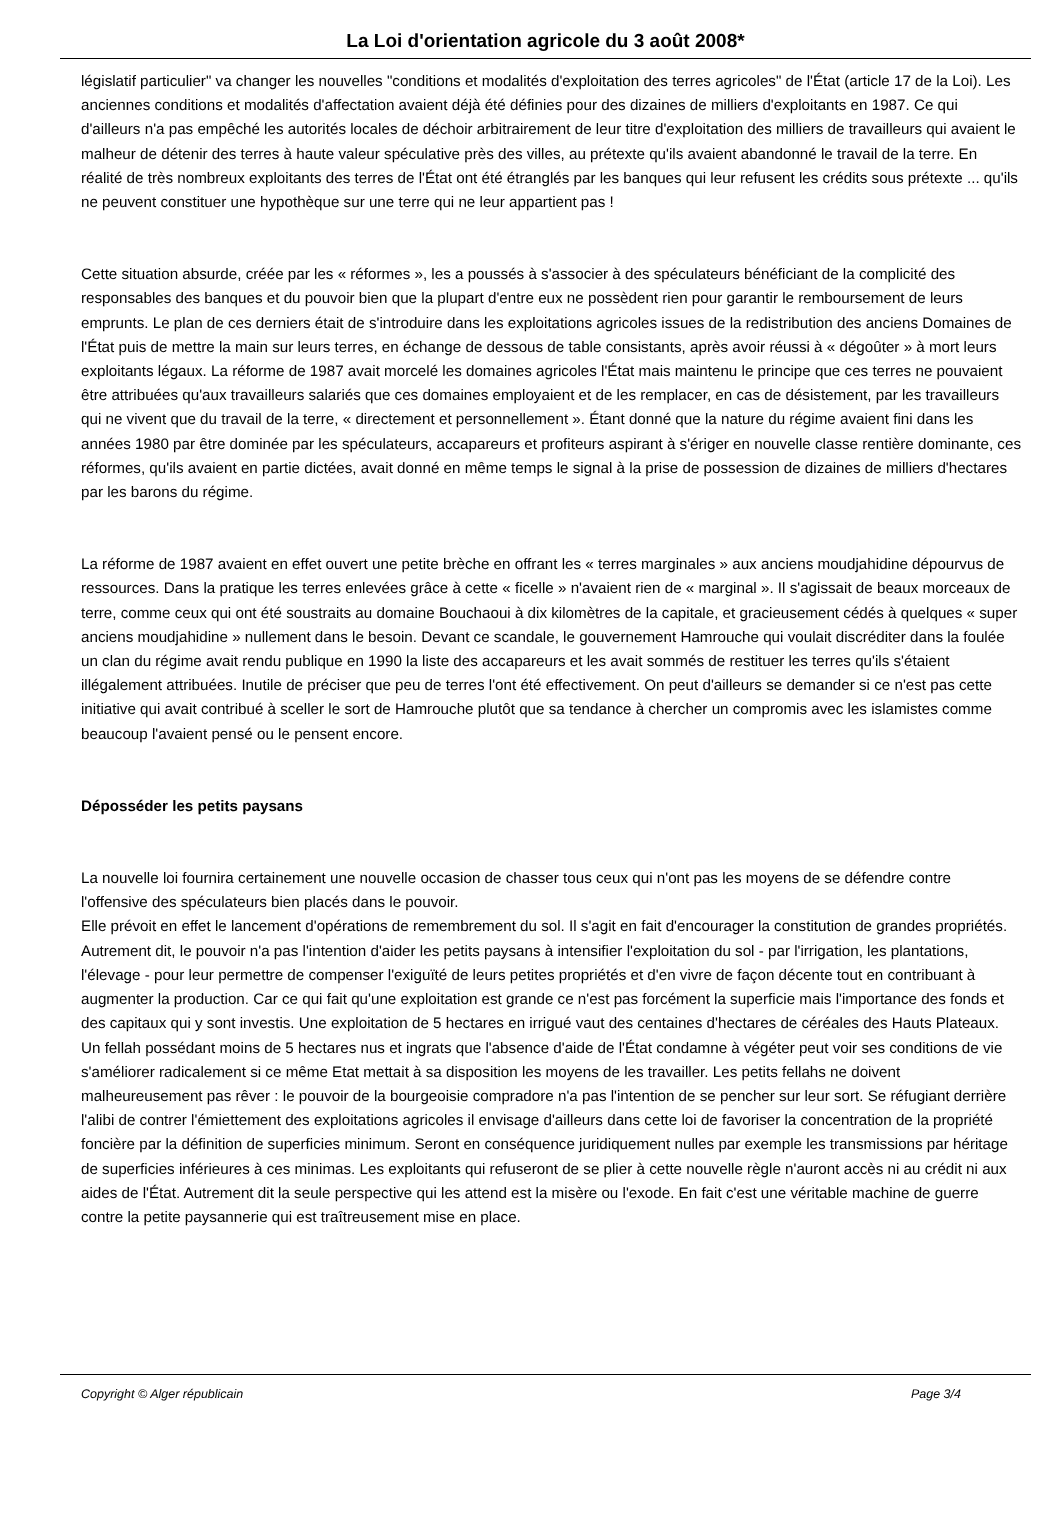La Loi d'orientation agricole du 3 août 2008*
législatif particulier" va changer les nouvelles "conditions et modalités d'exploitation des terres agricoles" de l'État (article 17 de la Loi). Les anciennes conditions et modalités d'affectation avaient déjà été définies pour des dizaines de milliers d'exploitants en 1987. Ce qui d'ailleurs n'a pas empêché les autorités locales de déchoir arbitrairement de leur titre d'exploitation des milliers de travailleurs qui avaient le malheur de détenir des terres à haute valeur spéculative près des villes, au prétexte qu'ils avaient abandonné le travail de la terre. En réalité de très nombreux exploitants des terres de l'État ont été étranglés par les banques qui leur refusent les crédits sous prétexte ... qu'ils ne peuvent constituer une hypothèque sur une terre qui ne leur appartient pas !
Cette situation absurde, créée par les « réformes », les a poussés à s'associer à des spéculateurs bénéficiant de la complicité des responsables des banques et du pouvoir bien que la plupart d'entre eux ne possèdent rien pour garantir le remboursement de leurs emprunts. Le plan de ces derniers était de s'introduire dans les exploitations agricoles issues de la redistribution des anciens Domaines de l'État puis de mettre la main sur leurs terres, en échange de dessous de table consistants, après avoir réussi à « dégoûter » à mort leurs exploitants légaux. La réforme de 1987 avait morcelé les domaines agricoles l'État mais maintenu le principe que ces terres ne pouvaient être attribuées qu'aux travailleurs salariés que ces domaines employaient et de les remplacer, en cas de désistement, par les travailleurs qui ne vivent que du travail de la terre, « directement et personnellement ». Étant donné que la nature du régime avaient fini dans les années 1980 par être dominée par les spéculateurs, accapareurs et profiteurs aspirant à s'ériger en nouvelle classe rentière dominante, ces réformes, qu'ils avaient en partie dictées, avait donné en même temps le signal à la prise de possession de dizaines de milliers d'hectares par les barons du régime.
La réforme de 1987 avaient en effet ouvert une petite brèche en offrant les « terres marginales » aux anciens moudjahidine dépourvus de ressources. Dans la pratique les terres enlevées grâce à cette « ficelle » n'avaient rien de « marginal ». Il s'agissait de beaux morceaux de terre, comme ceux qui ont été soustraits au domaine Bouchaoui à dix kilomètres de la capitale, et gracieusement cédés à quelques « super anciens moudjahidine » nullement dans le besoin. Devant ce scandale, le gouvernement Hamrouche qui voulait discréditer dans la foulée un clan du régime avait rendu publique en 1990 la liste des accapareurs et les avait sommés de restituer les terres qu'ils s'étaient illégalement attribuées. Inutile de préciser que peu de terres l'ont été effectivement. On peut d'ailleurs se demander si ce n'est pas cette initiative qui avait contribué à sceller le sort de Hamrouche plutôt que sa tendance à chercher un compromis avec les islamistes comme beaucoup l'avaient pensé ou le pensent encore.
Déposséder les petits paysans
La nouvelle loi fournira certainement une nouvelle occasion de chasser tous ceux qui n'ont pas les moyens de se défendre contre l'offensive des spéculateurs bien placés dans le pouvoir.
Elle prévoit en effet le lancement d'opérations de remembrement du sol. Il s'agit en fait d'encourager la constitution de grandes propriétés. Autrement dit, le pouvoir n'a pas l'intention d'aider les petits paysans à intensifier l'exploitation du sol - par l'irrigation, les plantations, l'élevage - pour leur permettre de compenser l'exiguïté de leurs petites propriétés et d'en vivre de façon décente tout en contribuant à augmenter la production. Car ce qui fait qu'une exploitation est grande ce n'est pas forcément la superficie mais l'importance des fonds et des capitaux qui y sont investis. Une exploitation de 5 hectares en irrigué vaut des centaines d'hectares de céréales des Hauts Plateaux. Un fellah possédant moins de 5 hectares nus et ingrats que l'absence d'aide de l'État condamne à végéter peut voir ses conditions de vie s'améliorer radicalement si ce même Etat mettait à sa disposition les moyens de les travailler. Les petits fellahs ne doivent malheureusement pas rêver : le pouvoir de la bourgeoisie compradore n'a pas l'intention de se pencher sur leur sort. Se réfugiant derrière l'alibi de contrer l'émiettement des exploitations agricoles il envisage d'ailleurs dans cette loi de favoriser la concentration de la propriété foncière par la définition de superficies minimum. Seront en conséquence juridiquement nulles par exemple les transmissions par héritage de superficies inférieures à ces minimas. Les exploitants qui refuseront de se plier à cette nouvelle règle n'auront accès ni au crédit ni aux aides de l'État. Autrement dit la seule perspective qui les attend est la misère ou l'exode. En fait c'est une véritable machine de guerre contre la petite paysannerie qui est traîtreusement mise en place.
Copyright © Alger républicain Page 3/4